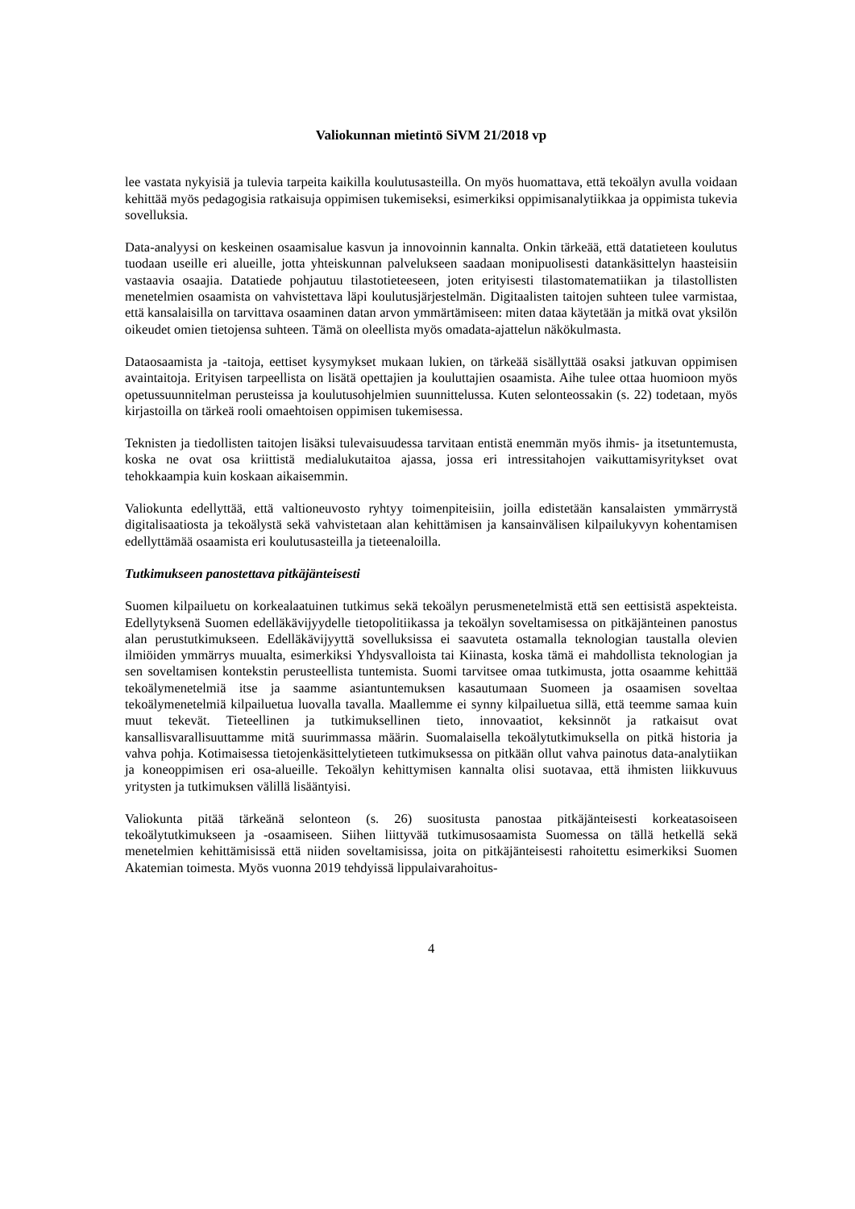Valiokunnan mietintö SiVM 21/2018 vp
lee vastata nykyisiä ja tulevia tarpeita kaikilla koulutusasteilla. On myös huomattava, että tekoälyn avulla voidaan kehittää myös pedagogisia ratkaisuja oppimisen tukemiseksi, esimerkiksi oppimisanalytiikkaa ja oppimista tukevia sovelluksia.
Data-analyysi on keskeinen osaamisalue kasvun ja innovoinnin kannalta. Onkin tärkeää, että datatieteen koulutus tuodaan useille eri alueille, jotta yhteiskunnan palvelukseen saadaan monipuolisesti datankäsittelyn haasteisiin vastaavia osaajia. Datatiede pohjautuu tilastotieteeseen, joten erityisesti tilastomatematiikan ja tilastollisten menetelmien osaamista on vahvistettava läpi koulutusjärjestelmän. Digitaalisten taitojen suhteen tulee varmistaa, että kansalaisilla on tarvittava osaaminen datan arvon ymmärtämiseen: miten dataa käytetään ja mitkä ovat yksilön oikeudet omien tietojensa suhteen. Tämä on oleellista myös omadata-ajattelun näkökulmasta.
Dataosaamista ja -taitoja, eettiset kysymykset mukaan lukien, on tärkeää sisällyttää osaksi jatkuvan oppimisen avaintaitoja. Erityisen tarpeellista on lisätä opettajien ja kouluttajien osaamista. Aihe tulee ottaa huomioon myös opetussuunnitelman perusteissa ja koulutusohjelmien suunnittelussa. Kuten selonteossakin (s. 22) todetaan, myös kirjastoilla on tärkeä rooli omaehtoisen oppimisen tukemisessa.
Teknisten ja tiedollisten taitojen lisäksi tulevaisuudessa tarvitaan entistä enemmän myös ihmis- ja itsetuntemusta, koska ne ovat osa kriittistä medialukutaitoa ajassa, jossa eri intressitahojen vaikuttamisyritykset ovat tehokkaampia kuin koskaan aikaisemmin.
Valiokunta edellyttää, että valtioneuvosto ryhtyy toimenpiteisiin, joilla edistetään kansalaisten ymmärrystä digitalisaatiosta ja tekoälystä sekä vahvistetaan alan kehittämisen ja kansainvälisen kilpailukyvyn kohentamisen edellyttämää osaamista eri koulutusasteilla ja tieteenaloilla.
Tutkimukseen panostettava pitkäjänteisesti
Suomen kilpailuetu on korkealaatuinen tutkimus sekä tekoälyn perusmenetelmistä että sen eettisistä aspekteista. Edellytyksenä Suomen edelläkävijyydelle tietopolitiikassa ja tekoälyn soveltamisessa on pitkäjänteinen panostus alan perustutkimukseen. Edelläkävijyyttä sovelluksissa ei saavuteta ostamalla teknologian taustalla olevien ilmiöiden ymmärrys muualta, esimerkiksi Yhdysvalloista tai Kiinasta, koska tämä ei mahdollista teknologian ja sen soveltamisen kontekstin perusteellista tuntemista. Suomi tarvitsee omaa tutkimusta, jotta osaamme kehittää tekoälymenetelmiä itse ja saamme asiantuntemuksen kasautumaan Suomeen ja osaamisen soveltaa tekoälymenetelmiä kilpailuetua luovalla tavalla. Maallemme ei synny kilpailuetua sillä, että teemme samaa kuin muut tekevät. Tieteellinen ja tutkimuksellinen tieto, innovaatiot, keksinnöt ja ratkaisut ovat kansallisvarallisuuttamme mitä suurimmassa määrin. Suomalaisella tekoälytutkimuksella on pitkä historia ja vahva pohja. Kotimaisessa tietojenkäsittelytieteen tutkimuksessa on pitkään ollut vahva painotus data-analytiikan ja koneoppimisen eri osa-alueille. Tekoälyn kehittymisen kannalta olisi suotavaa, että ihmisten liikkuvuus yritysten ja tutkimuksen välillä lisääntyisi.
Valiokunta pitää tärkeänä selonteon (s. 26) suositusta panostaa pitkäjänteisesti korkeatasoiseen tekoälytutkimukseen ja -osaamiseen. Siihen liittyvää tutkimusosaamista Suomessa on tällä hetkellä sekä menetelmien kehittämisissä että niiden soveltamisissa, joita on pitkäjänteisesti rahoitettu esimerkiksi Suomen Akatemian toimesta. Myös vuonna 2019 tehdyissä lippulaivarahoitus-
4